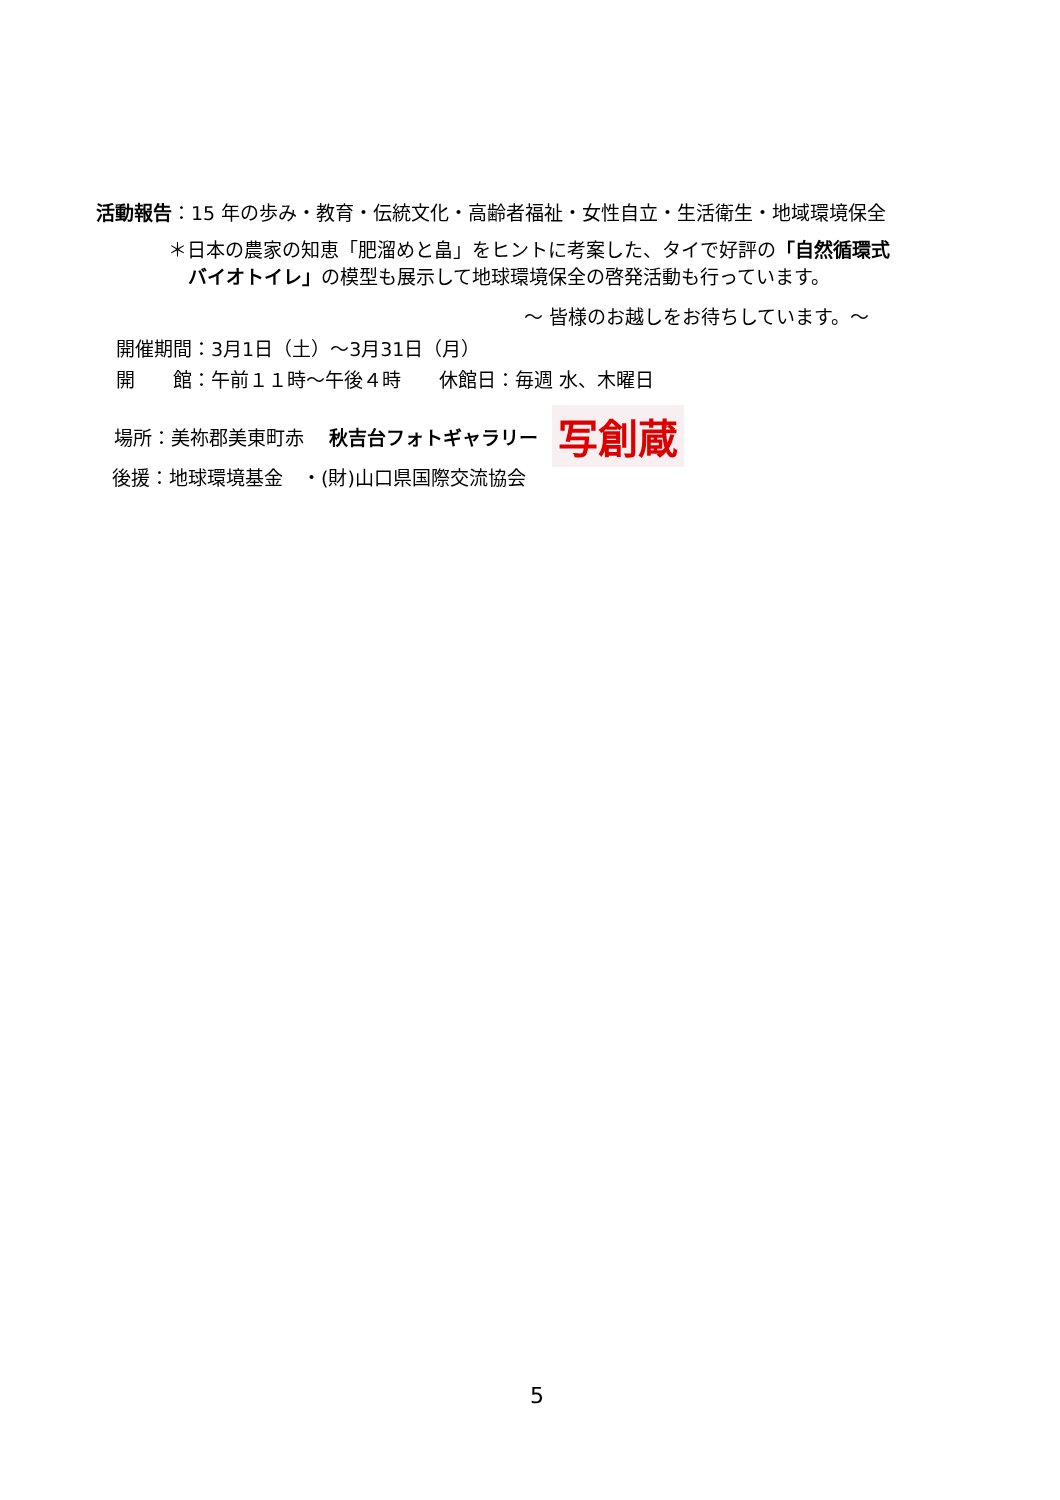活動報告：15 年の歩み・教育・伝統文化・高齢者福祉・女性自立・生活衛生・地域環境保全
＊日本の農家の知恵「肥溜めと畠」をヒントに考案した、タイで好評の「自然循環式
バイオトイレ」の模型も展示して地球環境保全の啓発活動も行っています。
～ 皆様のお越しをお待ちしています。～
開催期間：3月1日（土）～3月31日（月）
開　　館：午前１１時～午後４時　　休館日：毎週 水、木曜日
場所：美祢郡美東町赤　 秋吉台フォトギャラリー 写創蔵
後援：地球環境基金　・(財)山口県国際交流協会
5